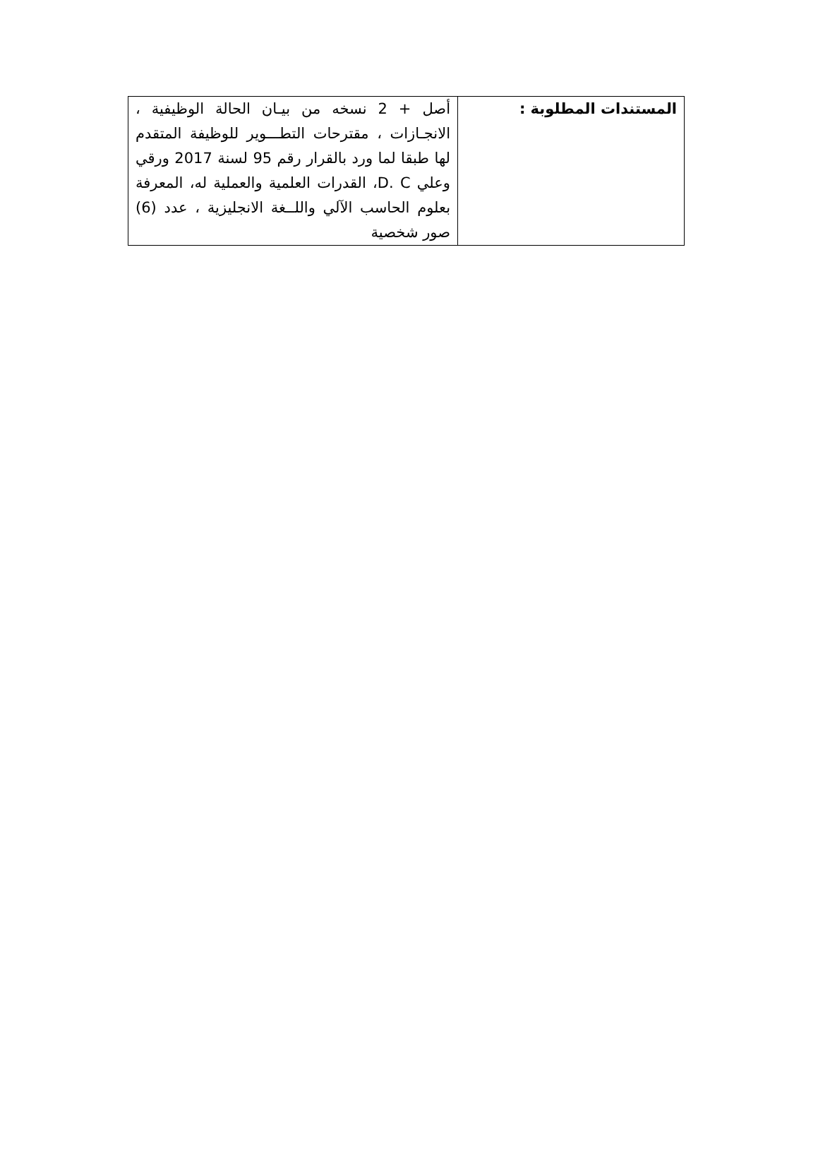| المستندات المطلوبة : | أصل + 2 نسخه من بيـان الحالة الوظيفية ، الانجـازات ، مقترحات التطـــوير للوظيفة المتقدم لها طبقا لما ورد بالقرار رقم 95 لسنة 2017 ورقي وعلي D. C، القدرات العلمية والعملية له، المعرفة بعلوم الحاسب الآلي واللــغة الانجليزية ، عدد (6) صور شخصية |